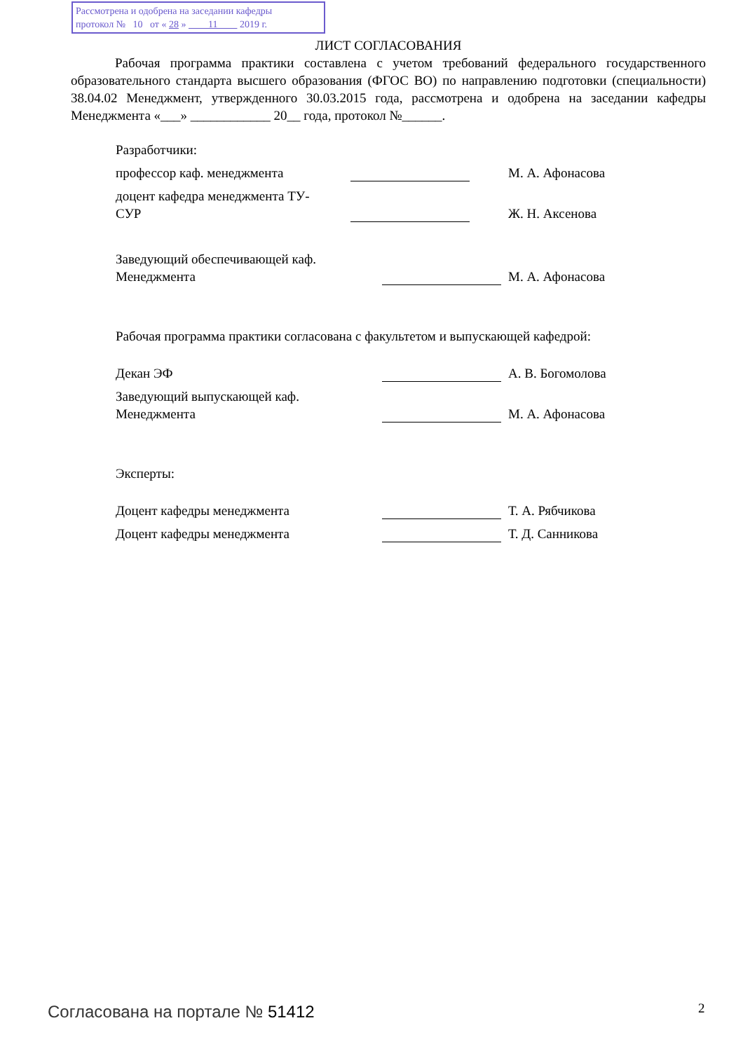Рассмотрена и одобрена на заседании кафедры
протокол № 10 от « 28 » 11 2019 г.
ЛИСТ СОГЛАСОВАНИЯ
Рабочая программа практики составлена с учетом требований федерального государственного образовательного стандарта высшего образования (ФГОС ВО) по направлению подготовки (специальности) 38.04.02 Менеджмент, утвержденного 30.03.2015 года, рассмотрена и одобрена на заседании кафедры Менеджмента «___» ____________ 20__ года, протокол №______.
Разработчики:
профессор каф. менеджмента
М. А. Афонасова
доцент кафедра менеджмента ТУ-
СУР
Ж. Н. Аксенова
Заведующий обеспечивающей каф.
Менеджмента
М. А. Афонасова
Рабочая программа практики согласована с факультетом и выпускающей кафедрой:
Декан ЭФ
А. В. Богомолова
Заведующий выпускающей каф.
Менеджмента
М. А. Афонасова
Эксперты:
Доцент кафедры менеджмента
Т. А. Рябчикова
Доцент кафедры менеджмента
Т. Д. Санникова
Согласована на портале № 51412 2